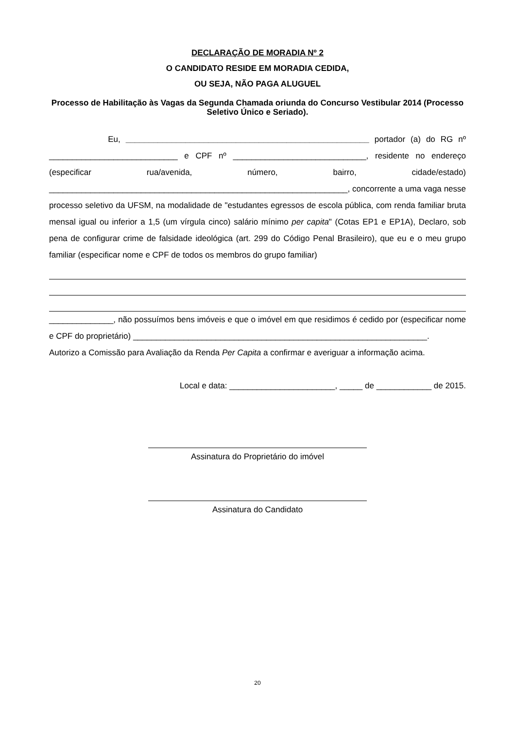DECLARAÇÃO DE MORADIA Nº 2
O CANDIDATO RESIDE EM MORADIA CEDIDA,
OU SEJA, NÃO PAGA ALUGUEL
Processo de Habilitação às Vagas da Segunda Chamada oriunda do Concurso Vestibular 2014 (Processo Seletivo Único e Seriado).
Eu, _____________________________________________________ portador (a) do RG nº ____________________________ e CPF nº _____________________________, residente no endereço (especificar rua/avenida, número, bairro, cidade/estado) _________________________________________________________________, concorrente a uma vaga nesse processo seletivo da UFSM, na modalidade de "estudantes egressos de escola pública, com renda familiar bruta mensal igual ou inferior a 1,5 (um vírgula cinco) salário mínimo per capita" (Cotas EP1 e EP1A), Declaro, sob pena de configurar crime de falsidade ideológica (art. 299 do Código Penal Brasileiro), que eu e o meu grupo familiar (especificar nome e CPF de todos os membros do grupo familiar)
______________, não possuímos bens imóveis e que o imóvel em que residimos é cedido por (especificar nome e CPF do proprietário) ________________________________________________________________.
Autorizo a Comissão para Avaliação da Renda Per Capita a confirmar e averiguar a informação acima.
Local e data: _______________________, _____ de ____________ de 2015.
Assinatura do Proprietário do imóvel
Assinatura do Candidato
20